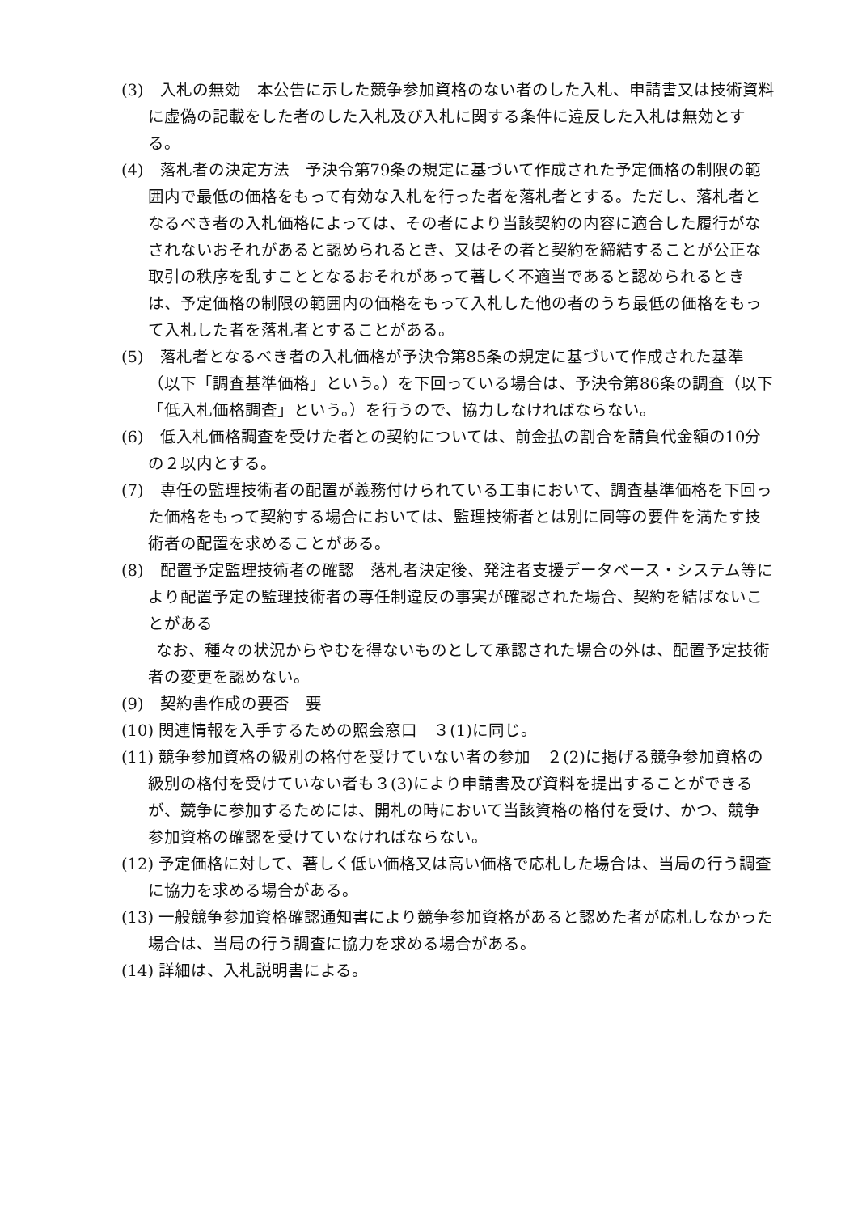(3)　入札の無効　本公告に示した競争参加資格のない者のした入札、申請書又は技術資料に虚偽の記載をした者のした入札及び入札に関する条件に違反した入札は無効とする。
(4)　落札者の決定方法　予決令第79条の規定に基づいて作成された予定価格の制限の範囲内で最低の価格をもって有効な入札を行った者を落札者とする。ただし、落札者となるべき者の入札価格によっては、その者により当該契約の内容に適合した履行がなされないおそれがあると認められるとき、又はその者と契約を締結することが公正な取引の秩序を乱すこととなるおそれがあって著しく不適当であると認められるときは、予定価格の制限の範囲内の価格をもって入札した他の者のうち最低の価格をもって入札した者を落札者とすることがある。
(5)　落札者となるべき者の入札価格が予決令第85条の規定に基づいて作成された基準（以下「調査基準価格」という。）を下回っている場合は、予決令第86条の調査（以下「低入札価格調査」という。）を行うので、協力しなければならない。
(6)　低入札価格調査を受けた者との契約については、前金払の割合を請負代金額の10分の２以内とする。
(7)　専任の監理技術者の配置が義務付けられている工事において、調査基準価格を下回った価格をもって契約する場合においては、監理技術者とは別に同等の要件を満たす技術者の配置を求めることがある。
(8)　配置予定監理技術者の確認　落札者決定後、発注者支援データベース・システム等により配置予定の監理技術者の専任制違反の事実が確認された場合、契約を結ばないことがある
なお、種々の状況からやむを得ないものとして承認された場合の外は、配置予定技術者の変更を認めない。
(9)　契約書作成の要否　要
(10) 関連情報を入手するための照会窓口　３(1)に同じ。
(11) 競争参加資格の級別の格付を受けていない者の参加　２(2)に掲げる競争参加資格の級別の格付を受けていない者も３(3)により申請書及び資料を提出することができるが、競争に参加するためには、開札の時において当該資格の格付を受け、かつ、競争参加資格の確認を受けていなければならない。
(12) 予定価格に対して、著しく低い価格又は高い価格で応札した場合は、当局の行う調査に協力を求める場合がある。
(13) 一般競争参加資格確認通知書により競争参加資格があると認めた者が応札しなかった場合は、当局の行う調査に協力を求める場合がある。
(14) 詳細は、入札説明書による。